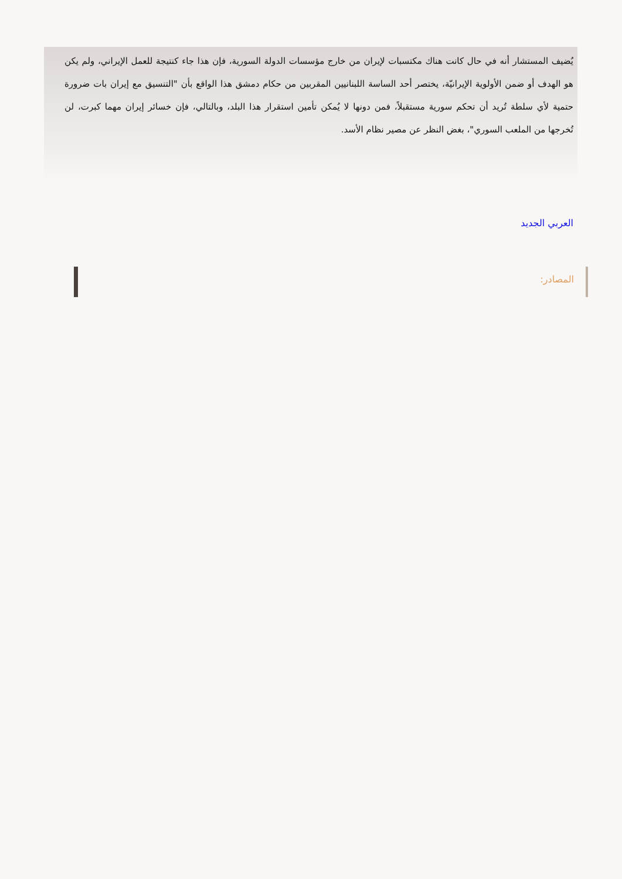يُضيف المستشار أنه في حال كانت هناك مكتسبات لإيران من خارج مؤسسات الدولة السورية، فإن هذا جاء كنتيجة للعمل الإيراني، ولم يكن هو الهدف أو ضمن الأولوية الإيرانيّة، يختصر أحد الساسة اللبنانيين المقربين من حكام دمشق هذا الواقع بأن "التنسيق مع إيران بات ضرورة حتمية لأي سلطة تُريد أن تحكم سورية مستقبلاً، فمن دونها لا يُمكن تأمين استقرار هذا البلد، وبالتالي، فإن خسائر إيران مهما كبرت، لن تُخرجها من الملعب السوري"، بغض النظر عن مصير نظام الأسد.
العربي الجديد
المصادر: